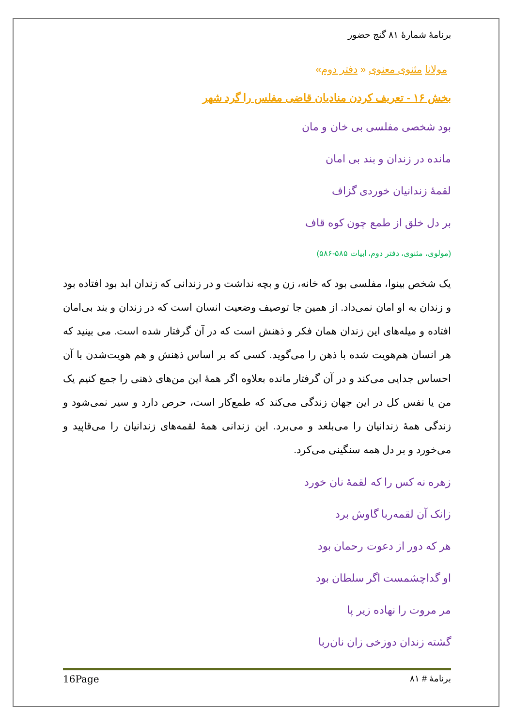برنامهٔ شمارهٔ ۸۱ گنج حضور
مولانا مثنوی معنوی « دفتر دوم»
بخش ۱۶ - تعریف کردن منادیان قاضی مفلس را گرد شهر
بود شخصی مفلسی بی خان و مان
مانده در زندان و بند بی امان
لقمهٔ زندانیان خوردی گزاف
بر دل خلق از طمع چون کوه قاف
(مولوی، مثنوی، دفتر دوم، ابیات ۵۸۵-۵۸۶)
یک شخص بینوا، مفلسی بود که خانه، زن و بچه نداشت و در زندانی که زندان ابد بود افتاده بود و زندان به او امان نمی‌داد. از همین جا توصیف وضعیت انسان است که در زندان و بند بی‌امان افتاده و میله‌های این زندان همان فکر و ذهنش است که در آن گرفتار شده است. می بینید که هر انسان هم‌هویت شده با ذهن را می‌گوید. کسی که بر اساس ذهنش و هم هویت‌شدن با آن احساس جدایی می‌کند و در آن گرفتار مانده بعلاوه اگر همهٔ این من‌های ذهنی را جمع کنیم یک من یا نفس کل در این جهان زندگی می‌کند که طمع‌کار است، حرص دارد و سیر نمی‌شود و زندگی همهٔ زندانیان را می‌بلعد و می‌برد. این زندانی همهٔ لقمه‌های زندانیان را می‌قاپید و می‌خورد و بر دل همه سنگینی می‌کرد.
زهره نه کس را که لقمهٔ نان خورد
زانک آن لقمه‌ربا گاوش برد
هر که دور از دعوت رحمان بود
او گداچشمست اگر سلطان بود
مر مروت را نهاده زیر پا
گشته زندان دوزخی زان نان‌ربا
برنامهٔ # ۸۱ 16Page